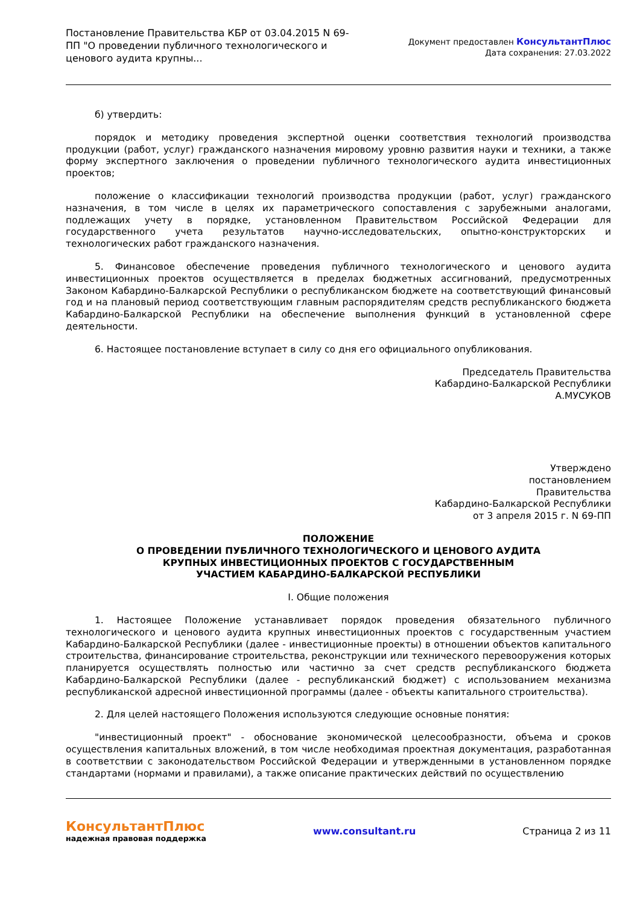Постановление Правительства КБР от 03.04.2015 N 69-ПП "О проведении публичного технологического и ценового аудита крупны...
Документ предоставлен КонсультантПлюс
Дата сохранения: 27.03.2022
б) утвердить:
порядок и методику проведения экспертной оценки соответствия технологий производства продукции (работ, услуг) гражданского назначения мировому уровню развития науки и техники, а также форму экспертного заключения о проведении публичного технологического аудита инвестиционных проектов;
положение о классификации технологий производства продукции (работ, услуг) гражданского назначения, в том числе в целях их параметрического сопоставления с зарубежными аналогами, подлежащих учету в порядке, установленном Правительством Российской Федерации для государственного учета результатов научно-исследовательских, опытно-конструкторских и технологических работ гражданского назначения.
5. Финансовое обеспечение проведения публичного технологического и ценового аудита инвестиционных проектов осуществляется в пределах бюджетных ассигнований, предусмотренных Законом Кабардино-Балкарской Республики о республиканском бюджете на соответствующий финансовый год и на плановый период соответствующим главным распорядителям средств республиканского бюджета Кабардино-Балкарской Республики на обеспечение выполнения функций в установленной сфере деятельности.
6. Настоящее постановление вступает в силу со дня его официального опубликования.
Председатель Правительства
Кабардино-Балкарской Республики
А.МУСУКОВ
Утверждено
постановлением
Правительства
Кабардино-Балкарской Республики
от 3 апреля 2015 г. N 69-ПП
ПОЛОЖЕНИЕ
О ПРОВЕДЕНИИ ПУБЛИЧНОГО ТЕХНОЛОГИЧЕСКОГО И ЦЕНОВОГО АУДИТА
КРУПНЫХ ИНВЕСТИЦИОННЫХ ПРОЕКТОВ С ГОСУДАРСТВЕННЫМ
УЧАСТИЕМ КАБАРДИНО-БАЛКАРСКОЙ РЕСПУБЛИКИ
I. Общие положения
1. Настоящее Положение устанавливает порядок проведения обязательного публичного технологического и ценового аудита крупных инвестиционных проектов с государственным участием Кабардино-Балкарской Республики (далее - инвестиционные проекты) в отношении объектов капитального строительства, финансирование строительства, реконструкции или технического перевооружения которых планируется осуществлять полностью или частично за счет средств республиканского бюджета Кабардино-Балкарской Республики (далее - республиканский бюджет) с использованием механизма республиканской адресной инвестиционной программы (далее - объекты капитального строительства).
2. Для целей настоящего Положения используются следующие основные понятия:
"инвестиционный проект" - обоснование экономической целесообразности, объема и сроков осуществления капитальных вложений, в том числе необходимая проектная документация, разработанная в соответствии с законодательством Российской Федерации и утвержденными в установленном порядке стандартами (нормами и правилами), а также описание практических действий по осуществлению
КонсультантПлюс
надежная правовая поддержка
www.consultant.ru Страница 2 из 11